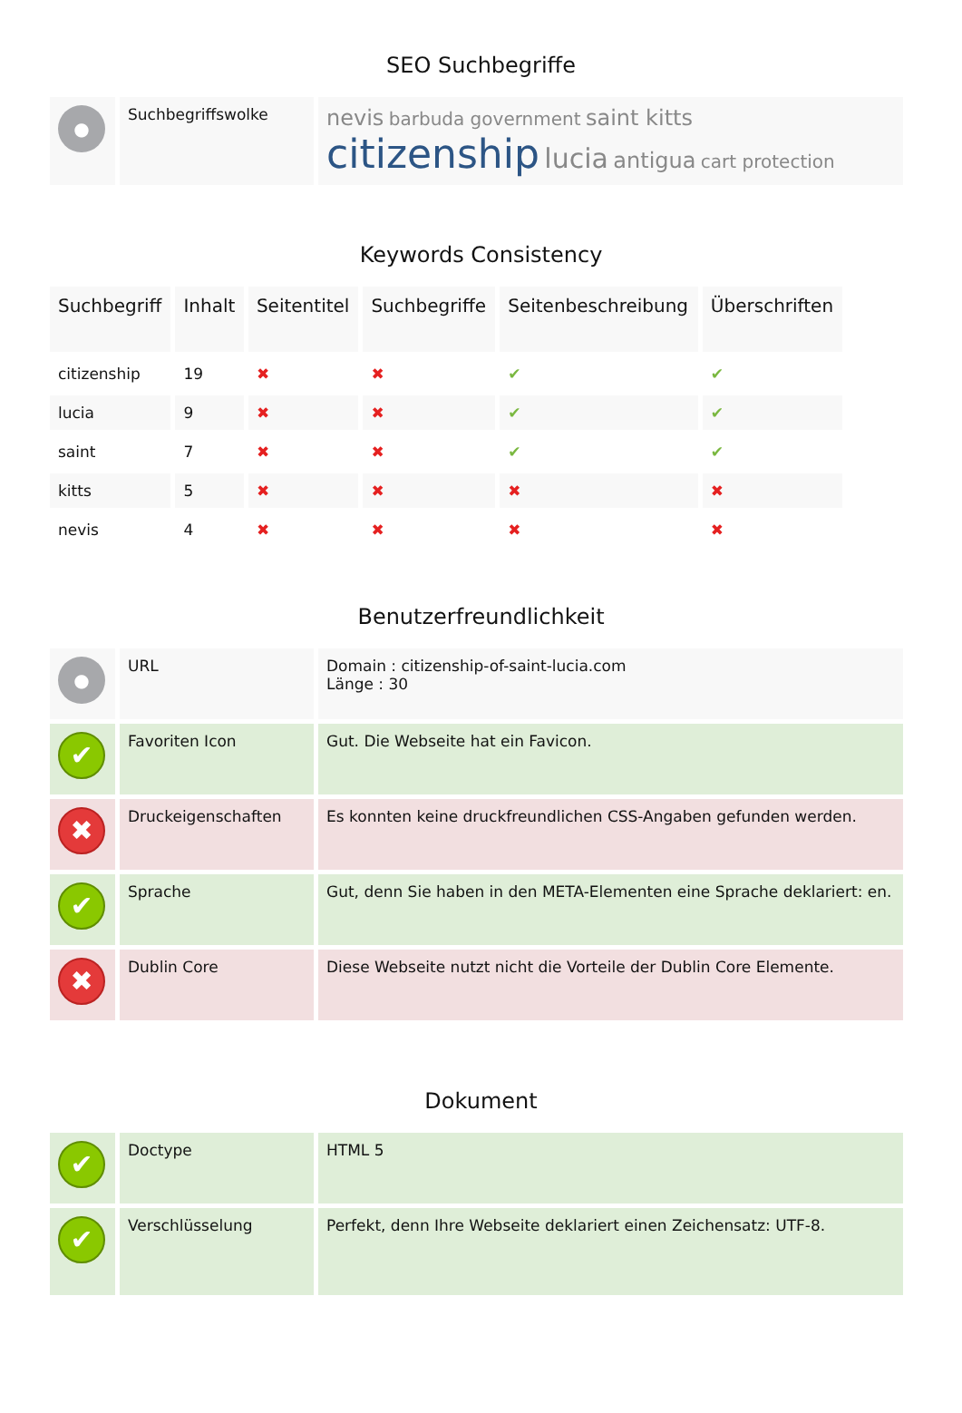SEO Suchbegriffe
| ● | Suchbegriffswolke | nevis barbuda government saint kitts citizenship lucia antigua cart protection |
Keywords Consistency
| Suchbegriff | Inhalt | Seitentitel | Suchbegriffe | Seitenbeschreibung | Überschriften |
| --- | --- | --- | --- | --- | --- |
| citizenship | 19 | ✖ | ✖ | ✔ | ✔ |
| lucia | 9 | ✖ | ✖ | ✔ | ✔ |
| saint | 7 | ✖ | ✖ | ✔ | ✔ |
| kitts | 5 | ✖ | ✖ | ✖ | ✖ |
| nevis | 4 | ✖ | ✖ | ✖ | ✖ |
Benutzerfreundlichkeit
| ● | URL | Domain : citizenship-of-saint-lucia.com Länge : 30 |
| ✔ | Favoriten Icon | Gut. Die Webseite hat ein Favicon. |
| ✖ | Druckeigenschaften | Es konnten keine druckfreundlichen CSS-Angaben gefunden werden. |
| ✔ | Sprache | Gut, denn Sie haben in den META-Elementen eine Sprache deklariert: en. |
| ✖ | Dublin Core | Diese Webseite nutzt nicht die Vorteile der Dublin Core Elemente. |
Dokument
| ✔ | Doctype | HTML 5 |
| ✔ | Verschlüsselung | Perfekt, denn Ihre Webseite deklariert einen Zeichensatz: UTF-8. |